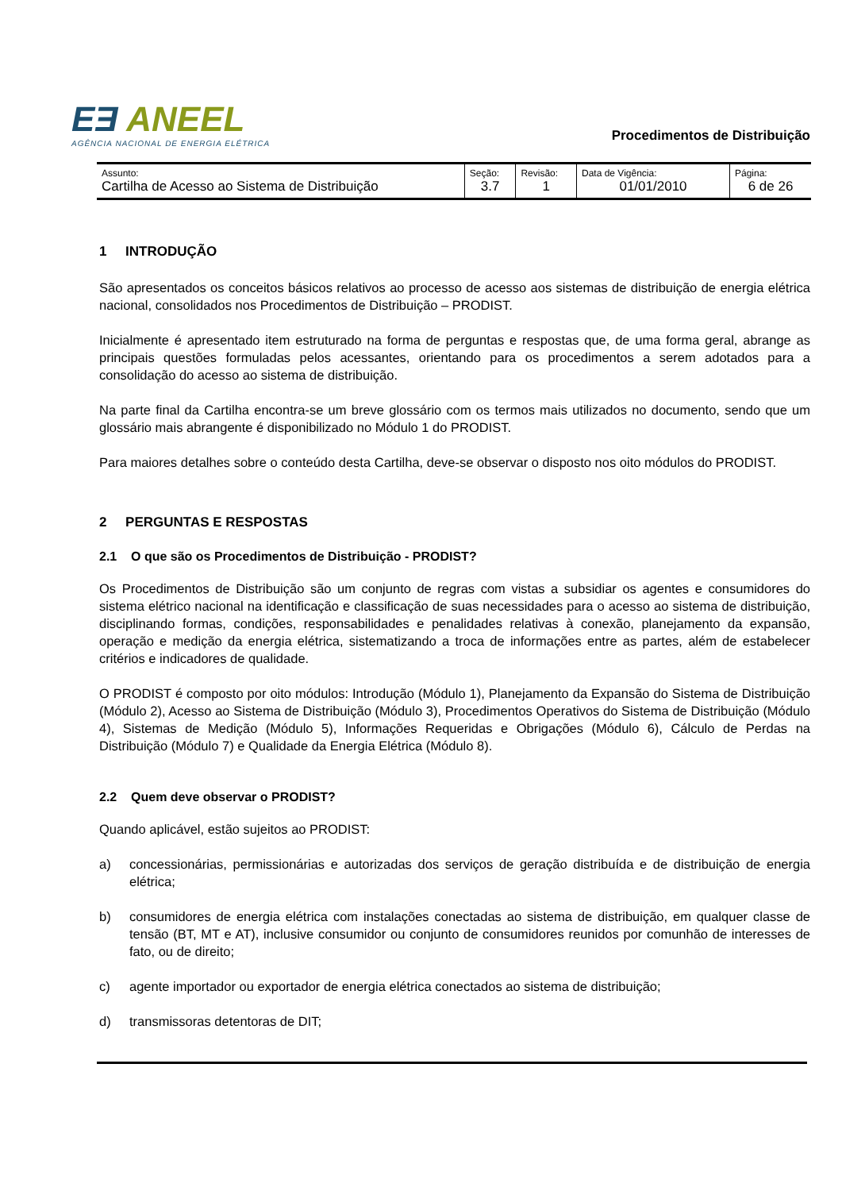EƎ ANEEL
AGÊNCIA NACIONAL DE ENERGIA ELÉTRICA
Procedimentos de Distribuição
| Assunto: Cartilha de Acesso ao Sistema de Distribuição | Seção: 3.7 | Revisão: 1 | Data de Vigência: 01/01/2010 | Página: 6 de 26 |
1 INTRODUÇÃO
São apresentados os conceitos básicos relativos ao processo de acesso aos sistemas de distribuição de energia elétrica nacional, consolidados nos Procedimentos de Distribuição – PRODIST.
Inicialmente é apresentado item estruturado na forma de perguntas e respostas que, de uma forma geral, abrange as principais questões formuladas pelos acessantes, orientando para os procedimentos a serem adotados para a consolidação do acesso ao sistema de distribuição.
Na parte final da Cartilha encontra-se um breve glossário com os termos mais utilizados no documento, sendo que um glossário mais abrangente é disponibilizado no Módulo 1 do PRODIST.
Para maiores detalhes sobre o conteúdo desta Cartilha, deve-se observar o disposto nos oito módulos do PRODIST.
2 PERGUNTAS E RESPOSTAS
2.1 O que são os Procedimentos de Distribuição - PRODIST?
Os Procedimentos de Distribuição são um conjunto de regras com vistas a subsidiar os agentes e consumidores do sistema elétrico nacional na identificação e classificação de suas necessidades para o acesso ao sistema de distribuição, disciplinando formas, condições, responsabilidades e penalidades relativas à conexão, planejamento da expansão, operação e medição da energia elétrica, sistematizando a troca de informações entre as partes, além de estabelecer critérios e indicadores de qualidade.
O PRODIST é composto por oito módulos: Introdução (Módulo 1), Planejamento da Expansão do Sistema de Distribuição (Módulo 2), Acesso ao Sistema de Distribuição (Módulo 3), Procedimentos Operativos do Sistema de Distribuição (Módulo 4), Sistemas de Medição (Módulo 5), Informações Requeridas e Obrigações (Módulo 6), Cálculo de Perdas na Distribuição (Módulo 7) e Qualidade da Energia Elétrica (Módulo 8).
2.2 Quem deve observar o PRODIST?
Quando aplicável, estão sujeitos ao PRODIST:
a) concessionárias, permissionárias e autorizadas dos serviços de geração distribuída e de distribuição de energia elétrica;
b) consumidores de energia elétrica com instalações conectadas ao sistema de distribuição, em qualquer classe de tensão (BT, MT e AT), inclusive consumidor ou conjunto de consumidores reunidos por comunhão de interesses de fato, ou de direito;
c) agente importador ou exportador de energia elétrica conectados ao sistema de distribuição;
d) transmissoras detentoras de DIT;